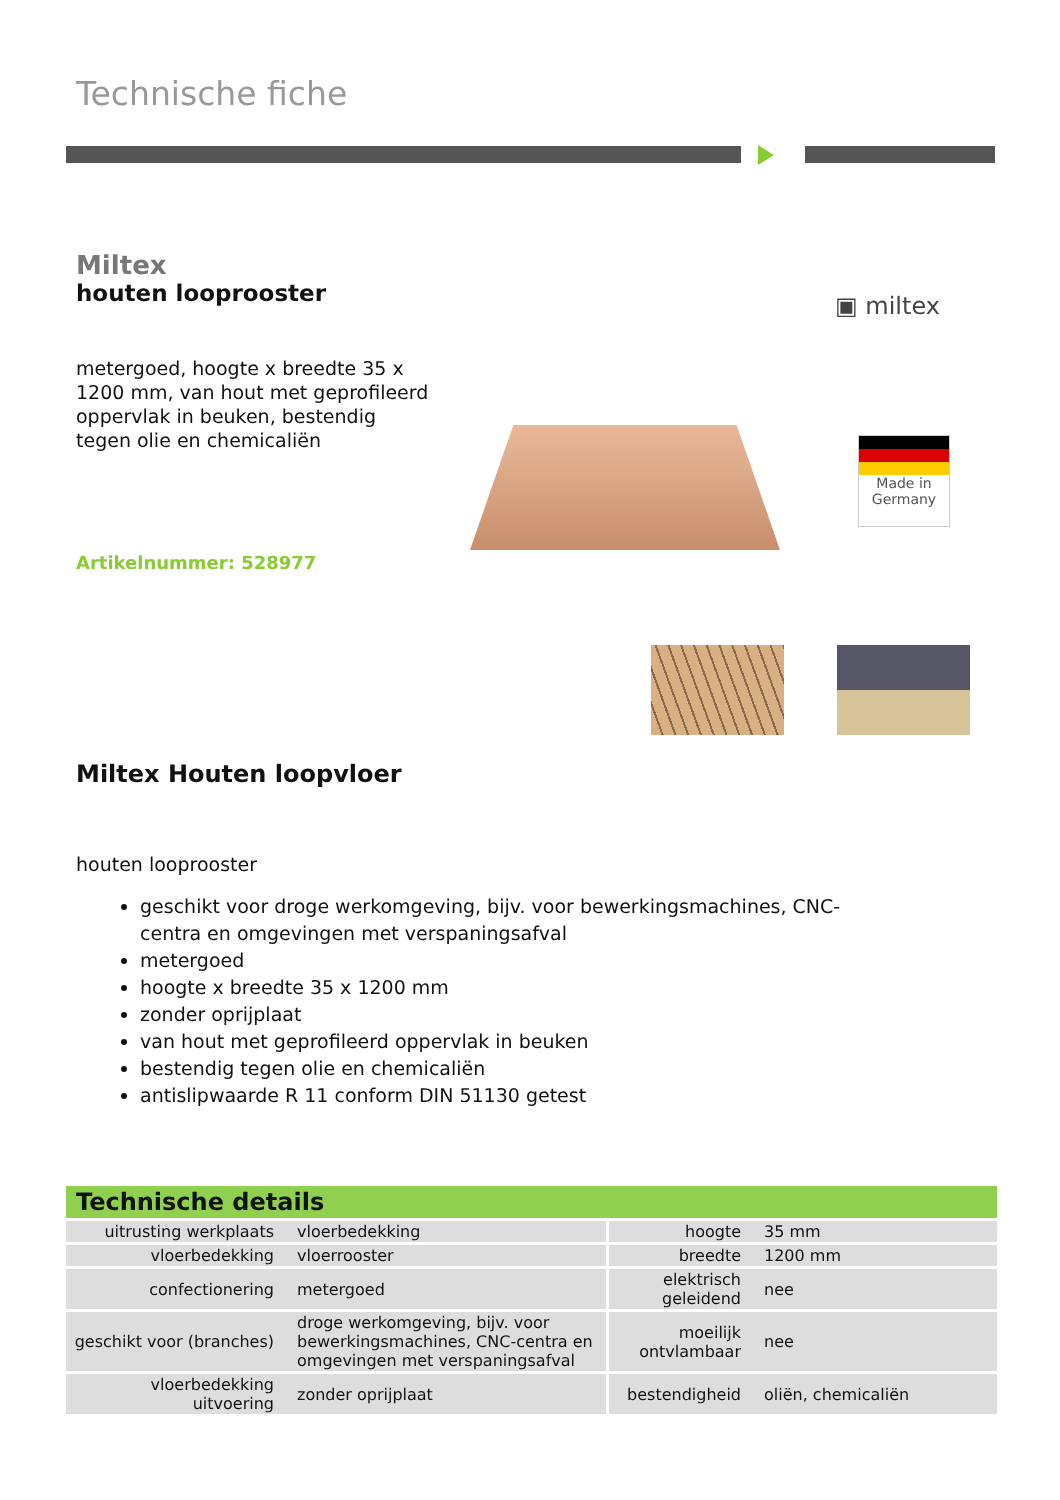Technische fiche
Miltex
houten looprooster
metergoed, hoogte x breedte 35 x 1200 mm, van hout met geprofileerd oppervlak in beuken, bestendig tegen olie en chemicaliën
Artikelnummer: 528977
▣ miltex
Made in Germany
Miltex Houten loopvloer
houten looprooster
geschikt voor droge werkomgeving, bijv. voor bewerkingsmachines, CNC-centra en omgevingen met verspaningsafval
metergoed
hoogte x breedte 35 x 1200 mm
zonder oprijplaat
van hout met geprofileerd oppervlak in beuken
bestendig tegen olie en chemicaliën
antislipwaarde R 11 conform DIN 51130 getest
Technische details
| uitrusting werkplaats | vloerbedekking | hoogte | 35 mm |
| vloerbedekking | vloerrooster | breedte | 1200 mm |
| confectionering | metergoed | elektrisch geleidend | nee |
| geschikt voor (branches) | droge werkomgeving, bijv. voor bewerkingsmachines, CNC-centra en omgevingen met verspaningsafval | moeilijk ontvlambaar | nee |
| vloerbedekking uitvoering | zonder oprijplaat | bestendigheid | oliën, chemicaliën |